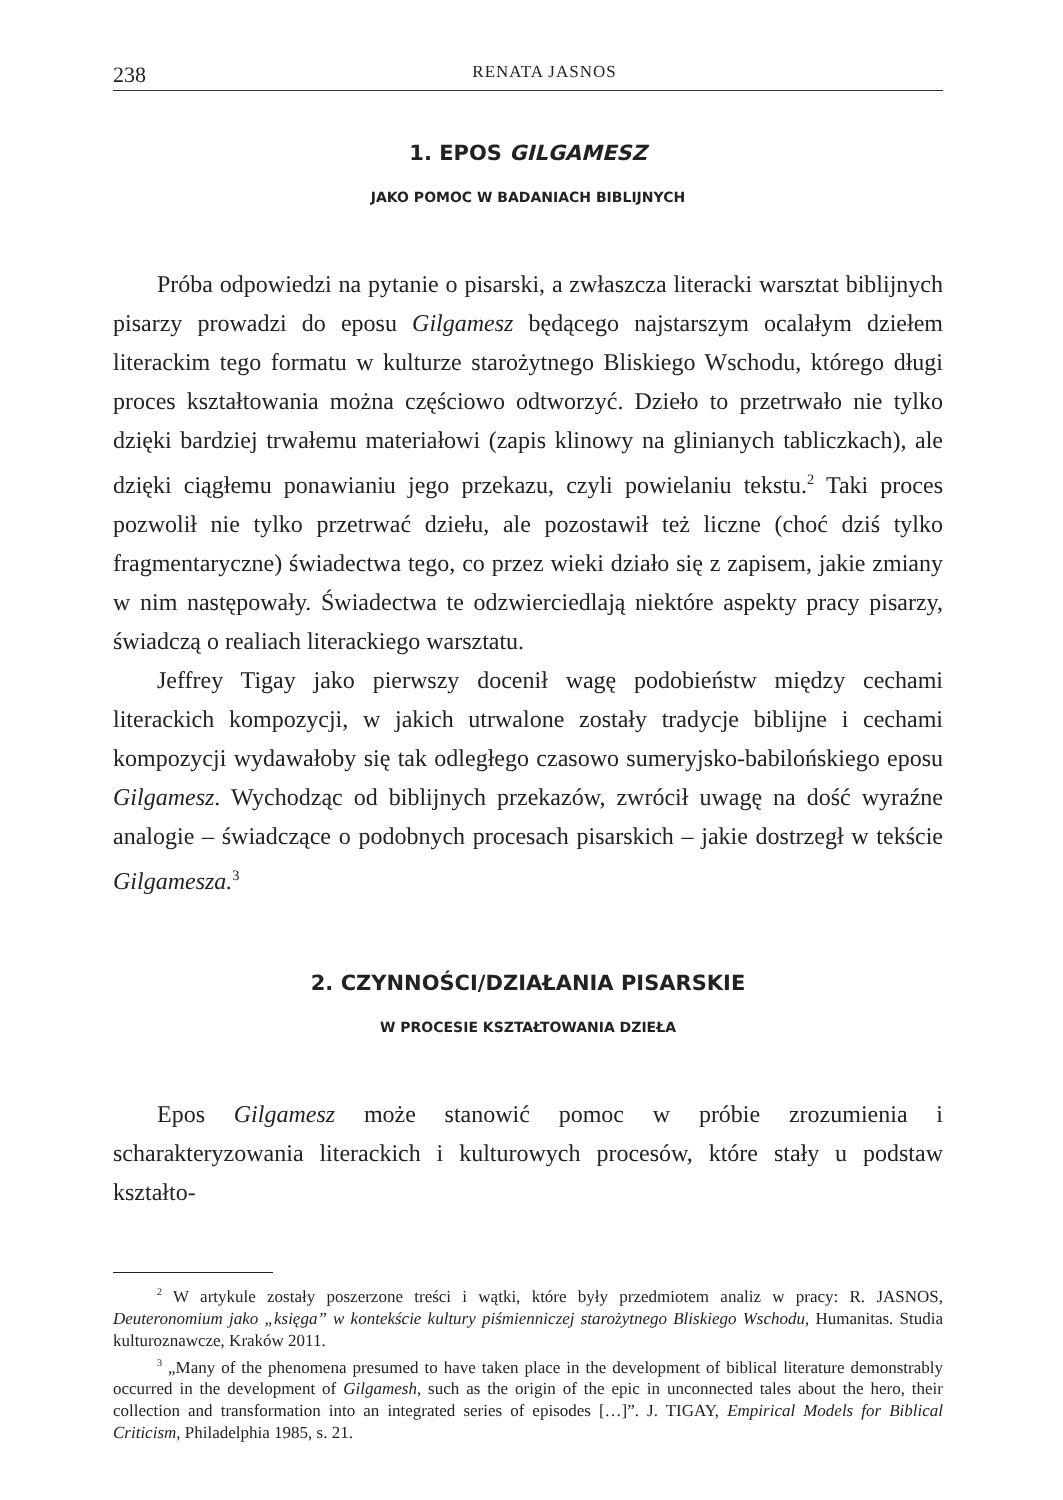238 RENATA JASNOS
1. EPOS GILGAMESZ
JAKO POMOC W BADANIACH BIBLIJNYCH
Próba odpowiedzi na pytanie o pisarski, a zwłaszcza literacki warsztat biblijnych pisarzy prowadzi do eposu Gilgamesz będącego najstarszym ocalałym dziełem literackim tego formatu w kulturze starożytnego Bliskiego Wschodu, którego długi proces kształtowania można częściowo odtworzyć. Dzieło to przetrwało nie tylko dzięki bardziej trwałemu materiałowi (zapis klinowy na glinianych tabliczkach), ale dzięki ciągłemu ponawianiu jego przekazu, czyli powielaniu tekstu.<sup>2</sup> Taki proces pozwolił nie tylko przetrwać dziełu, ale pozostawił też liczne (choć dziś tylko fragmentaryczne) świadectwa tego, co przez wieki działo się z zapisem, jakie zmiany w nim następowały. Świadectwa te odzwierciedlają niektóre aspekty pracy pisarzy, świadczą o realiach literackiego warsztatu.
Jeffrey Tigay jako pierwszy docenił wagę podobieństw między cechami literackich kompozycji, w jakich utrwalone zostały tradycje biblijne i cechami kompozycji wydawałoby się tak odległego czasowo sumeryjsko-babilońskiego eposu Gilgamesz. Wychodząc od biblijnych przekazów, zwrócił uwagę na dość wyraźne analogie – świadczące o podobnych procesach pisarskich – jakie dostrzegł w tekście Gilgamesza.<sup>3</sup>
2. CZYNNOŚCI/DZIAŁANIA PISARSKIE
W PROCESIE KSZTAŁTOWANIA DZIEŁA
Epos Gilgamesz może stanowić pomoc w próbie zrozumienia i scharakteryzowania literackich i kulturowych procesów, które stały u podstaw kształto-
<sup>2</sup> W artykule zostały poszerzone treści i wątki, które były przedmiotem analiz w pracy: R. JASNOS, Deuteronomium jako „księga” w kontekście kultury piśmienniczej starożytnego Bliskiego Wschodu, Humanitas. Studia kulturoznawcze, Kraków 2011.
<sup>3</sup> „Many of the phenomena presumed to have taken place in the development of biblical literature demonstrably occurred in the development of Gilgamesh, such as the origin of the epic in unconnected tales about the hero, their collection and transformation into an integrated series of episodes […]”. J. TIGAY, Empirical Models for Biblical Criticism, Philadelphia 1985, s. 21.